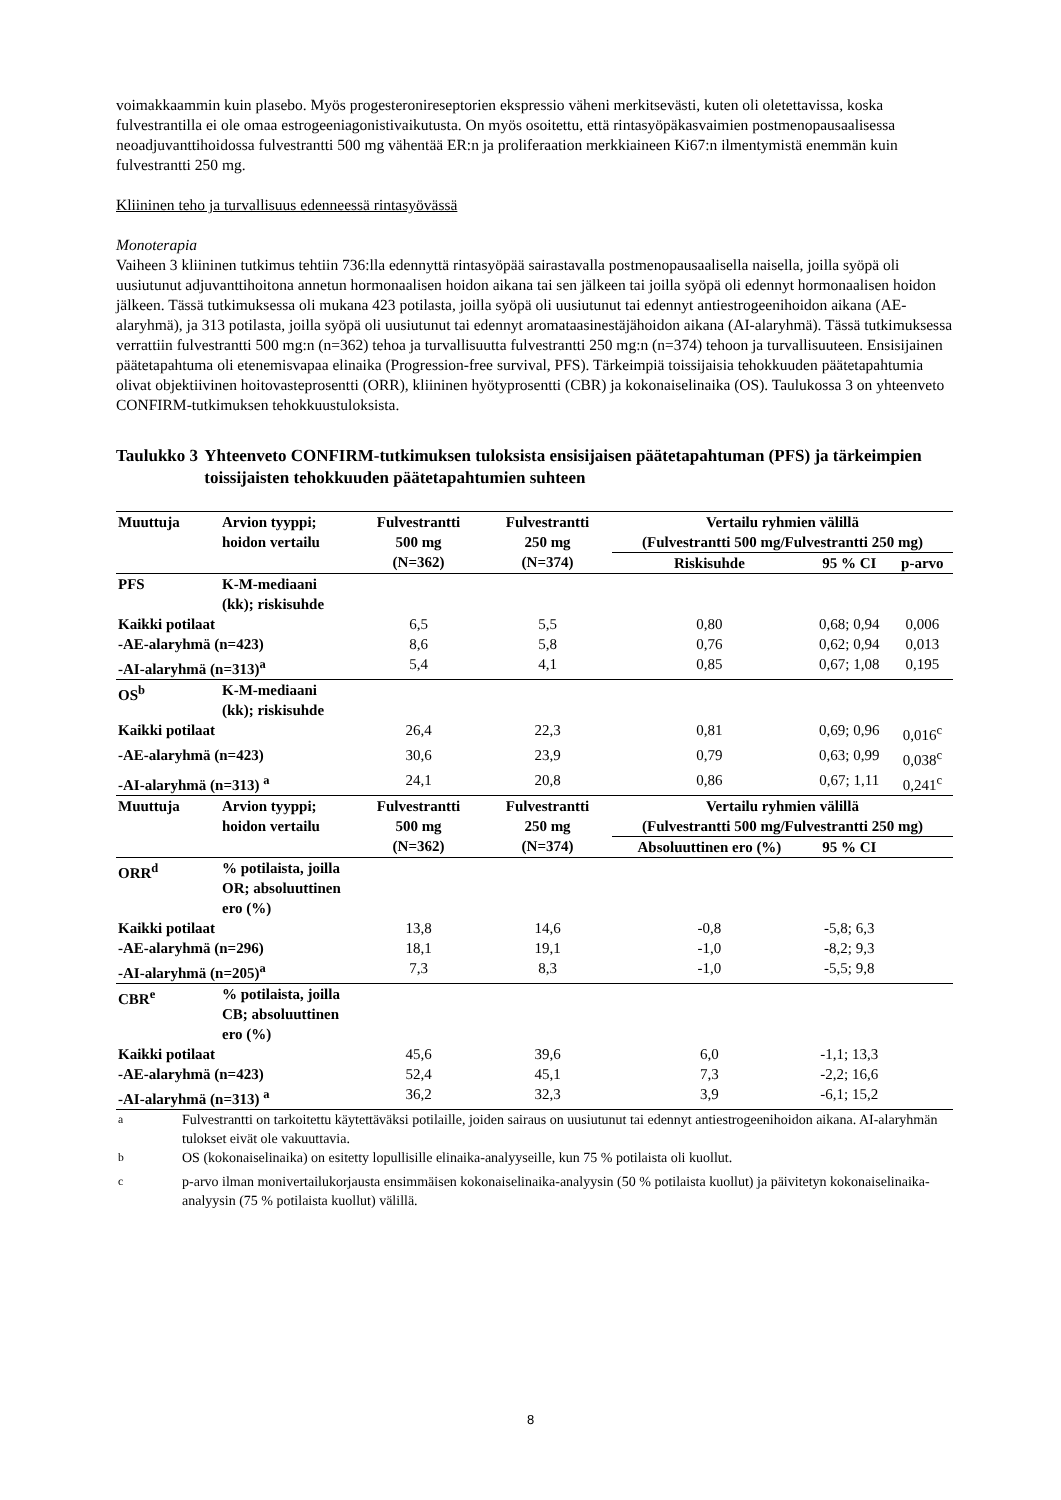voimakkaammin kuin plasebo. Myös progesteronireseptorien ekspressio väheni merkitsevästi, kuten oli oletettavissa, koska fulvestrantilla ei ole omaa estrogeeniagonistivaikutusta. On myös osoitettu, että rintasyöpäkasvaimien postmenopausaalisessa neoadjuvanttihoidossa fulvestrantti 500 mg vähentää ER:n ja proliferaation merkkiaineen Ki67:n ilmentymistä enemmän kuin fulvestrantti 250 mg.
Kliininen teho ja turvallisuus edenneessä rintasyövässä
Monoterapia
Vaiheen 3 kliininen tutkimus tehtiin 736:lla edennyttä rintasyöpää sairastavalla postmenopausaalisella naisella, joilla syöpä oli uusiutunut adjuvanttihoitona annetun hormonaalisen hoidon aikana tai sen jälkeen tai joilla syöpä oli edennyt hormonaalisen hoidon jälkeen. Tässä tutkimuksessa oli mukana 423 potilasta, joilla syöpä oli uusiutunut tai edennyt antiestrogeenihoidon aikana (AE-alaryhmä), ja 313 potilasta, joilla syöpä oli uusiutunut tai edennyt aromataasinestäjähoidon aikana (AI-alaryhmä). Tässä tutkimuksessa verrattiin fulvestrantti 500 mg:n (n=362) tehoa ja turvallisuutta fulvestrantti 250 mg:n (n=374) tehoon ja turvallisuuteen. Ensisijainen päätetapahtuma oli etenemisvapaa elinaika (Progression-free survival, PFS). Tärkeimpiä toissijaisia tehokkuuden päätetapahtumia olivat objektiivinen hoitovasteprosentti (ORR), kliininen hyötyprosentti (CBR) ja kokonaiselinaika (OS). Taulukossa 3 on yhteenveto CONFIRM-tutkimuksen tehokkuustuloksista.
Taulukko 3 Yhteenveto CONFIRM-tutkimuksen tuloksista ensisijaisen päätetapahtuman (PFS) ja tärkeimpien toissijaisten tehokkuuden päätetapahtumien suhteen
| Muuttuja | Arvion tyyppi; hoidon vertailu | Fulvestrantti 500 mg (N=362) | Fulvestrantti 250 mg (N=374) | Vertailu ryhmien välillä (Fulvestrantti 500 mg/Fulvestrantti 250 mg) | | |
| --- | --- | --- | --- | --- | --- | --- |
| | | | | Riskisuhde | 95 % CI | p-arvo |
| PFS | K-M-mediaani (kk); riskisuhde | | | | | |
| Kaikki potilaat | | 6,5 | 5,5 | 0,80 | 0,68; 0,94 | 0,006 |
| -AE-alaryhmä (n=423) | | 8,6 | 5,8 | 0,76 | 0,62; 0,94 | 0,013 |
| -AI-alaryhmä (n=313)<sup>a</sup> | | 5,4 | 4,1 | 0,85 | 0,67; 1,08 | 0,195 |
| OS<sup>b</sup> | K-M-mediaani (kk); riskisuhde | | | | | |
| Kaikki potilaat | | 26,4 | 22,3 | 0,81 | 0,69; 0,96 | 0,016<sup>c</sup> |
| -AE-alaryhmä (n=423) | | 30,6 | 23,9 | 0,79 | 0,63; 0,99 | 0,038<sup>c</sup> |
| -AI-alaryhmä (n=313) <sup>a</sup> | | 24,1 | 20,8 | 0,86 | 0,67; 1,11 | 0,241<sup>c</sup> |
| Muuttuja | Arvion tyyppi; hoidon vertailu | Fulvestrantti 500 mg (N=362) | Fulvestrantti 250 mg (N=374) | Vertailu ryhmien välillä (Fulvestrantti 500 mg/Fulvestrantti 250 mg) | | |
| | | | | Absoluuttinen ero (%) | 95 % CI | |
| ORR<sup>d</sup> | % potilaista, joilla OR; absoluuttinen ero (%) | | | | | |
| Kaikki potilaat | | 13,8 | 14,6 | -0,8 | -5,8; 6,3 | |
| -AE-alaryhmä (n=296) | | 18,1 | 19,1 | -1,0 | -8,2; 9,3 | |
| -AI-alaryhmä (n=205)<sup>a</sup> | | 7,3 | 8,3 | -1,0 | -5,5; 9,8 | |
| CBR<sup>e</sup> | % potilaista, joilla CB; absoluuttinen ero (%) | | | | | |
| Kaikki potilaat | | 45,6 | 39,6 | 6,0 | -1,1; 13,3 | |
| -AE-alaryhmä (n=423) | | 52,4 | 45,1 | 7,3 | -2,2; 16,6 | |
| -AI-alaryhmä (n=313) <sup>a</sup> | | 36,2 | 32,3 | 3,9 | -6,1; 15,2 | |
| <sup>a</sup> | Fulvestrantti on tarkoitettu käytettäväksi potilaille, joiden sairaus on uusiutunut tai edennyt antiestrogeenihoidon aikana. AI-alaryhmän tulokset eivät ole vakuuttavia. |
| <sup>b</sup> | OS (kokonaiselinaika) on esitetty lopullisille elinaika-analyyseille, kun 75 % potilaista oli kuollut. |
| <sup>c</sup> | p-arvo ilman monivertailukorjausta ensimmäisen kokonaiselinaika-analyysin (50 % potilaista kuollut) ja päivitetyn kokonaiselinaika-analyysin (75 % potilaista kuollut) välillä. |
8